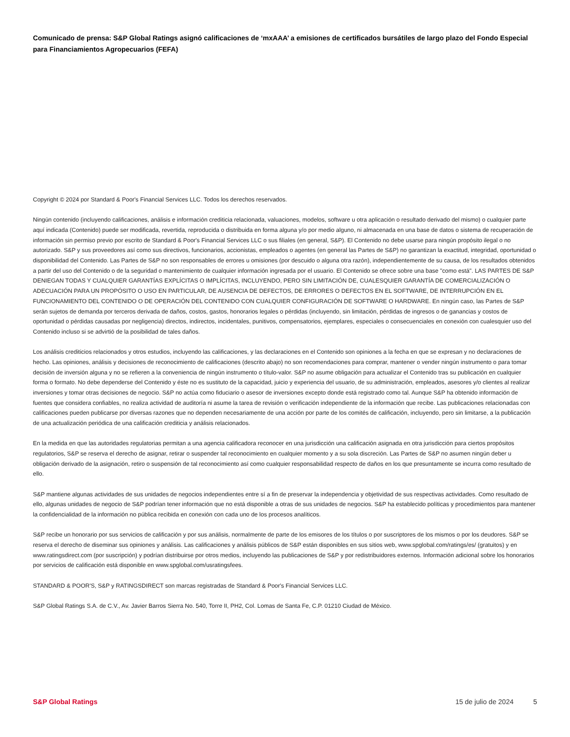Comunicado de prensa: S&P Global Ratings asignó calificaciones de ‘mxAAA’ a emisiones de certificados bursátiles de largo plazo del Fondo Especial para Financiamientos Agropecuarios (FEFA)
Copyright © 2024 por Standard & Poor's Financial Services LLC. Todos los derechos reservados.
Ningún contenido (incluyendo calificaciones, análisis e información crediticia relacionada, valuaciones, modelos, software u otra aplicación o resultado derivado del mismo) o cualquier parte aquí indicada (Contenido) puede ser modificada, revertida, reproducida o distribuida en forma alguna y/o por medio alguno, ni almacenada en una base de datos o sistema de recuperación de información sin permiso previo por escrito de Standard & Poor's Financial Services LLC o sus filiales (en general, S&P). El Contenido no debe usarse para ningún propósito ilegal o no autorizado. S&P y sus proveedores así como sus directivos, funcionarios, accionistas, empleados o agentes (en general las Partes de S&P) no garantizan la exactitud, integridad, oportunidad o disponibilidad del Contenido. Las Partes de S&P no son responsables de errores u omisiones (por descuido o alguna otra razón), independientemente de su causa, de los resultados obtenidos a partir del uso del Contenido o de la seguridad o mantenimiento de cualquier información ingresada por el usuario. El Contenido se ofrece sobre una base "como está". LAS PARTES DE S&P DENIEGAN TODAS Y CUALQUIER GARANTÍAS EXPLÍCITAS O IMPLÍCITAS, INCLUYENDO, PERO SIN LIMITACIÓN DE, CUALESQUIER GARANTÍA DE COMERCIALIZACIÓN O ADECUACIÓN PARA UN PROPÓSITO O USO EN PARTICULAR, DE AUSENCIA DE DEFECTOS, DE ERRORES O DEFECTOS EN EL SOFTWARE, DE INTERRUPCIÓN EN EL FUNCIONAMIENTO DEL CONTENIDO O DE OPERACIÓN DEL CONTENIDO CON CUALQUIER CONFIGURACIÓN DE SOFTWARE O HARDWARE. En ningún caso, las Partes de S&P serán sujetos de demanda por terceros derivada de daños, costos, gastos, honorarios legales o pérdidas (incluyendo, sin limitación, pérdidas de ingresos o de ganancias y costos de oportunidad o pérdidas causadas por negligencia) directos, indirectos, incidentales, punitivos, compensatorios, ejemplares, especiales o consecuenciales en conexión con cualesquier uso del Contenido incluso si se advirtió de la posibilidad de tales daños.
Los análisis crediticios relacionados y otros estudios, incluyendo las calificaciones, y las declaraciones en el Contenido son opiniones a la fecha en que se expresan y no declaraciones de hecho. Las opiniones, análisis y decisiones de reconocimiento de calificaciones (descrito abajo) no son recomendaciones para comprar, mantener o vender ningún instrumento o para tomar decisión de inversión alguna y no se refieren a la conveniencia de ningún instrumento o título-valor. S&P no asume obligación para actualizar el Contenido tras su publicación en cualquier forma o formato. No debe dependerse del Contenido y éste no es sustituto de la capacidad, juicio y experiencia del usuario, de su administración, empleados, asesores y/o clientes al realizar inversiones y tomar otras decisiones de negocio. S&P no actúa como fiduciario o asesor de inversiones excepto donde está registrado como tal. Aunque S&P ha obtenido información de fuentes que considera confiables, no realiza actividad de auditoría ni asume la tarea de revisión o verificación independiente de la información que recibe. Las publicaciones relacionadas con calificaciones pueden publicarse por diversas razones que no dependen necesariamente de una acción por parte de los comités de calificación, incluyendo, pero sin limitarse, a la publicación de una actualización periódica de una calificación crediticia y análisis relacionados.
En la medida en que las autoridades regulatorias permitan a una agencia calificadora reconocer en una jurisdicción una calificación asignada en otra jurisdicción para ciertos propósitos regulatorios, S&P se reserva el derecho de asignar, retirar o suspender tal reconocimiento en cualquier momento y a su sola discreción. Las Partes de S&P no asumen ningún deber u obligación derivado de la asignación, retiro o suspensión de tal reconocimiento así como cualquier responsabilidad respecto de daños en los que presuntamente se incurra como resultado de ello.
S&P mantiene algunas actividades de sus unidades de negocios independientes entre sí a fin de preservar la independencia y objetividad de sus respectivas actividades. Como resultado de ello, algunas unidades de negocio de S&P podrían tener información que no está disponible a otras de sus unidades de negocios. S&P ha establecido políticas y procedimientos para mantener la confidencialidad de la información no pública recibida en conexión con cada uno de los procesos analíticos.
S&P recibe un honorario por sus servicios de calificación y por sus análisis, normalmente de parte de los emisores de los títulos o por suscriptores de los mismos o por los deudores. S&P se reserva el derecho de diseminar sus opiniones y análisis. Las calificaciones y análisis públicos de S&P están disponibles en sus sitios web, www.spglobal.com/ratings/es/ (gratuitos) y en www.ratingsdirect.com (por suscripción) y podrían distribuirse por otros medios, incluyendo las publicaciones de S&P y por redistribuidores externos. Información adicional sobre los honorarios por servicios de calificación está disponible en www.spglobal.com/usratingsfees.
STANDARD & POOR'S, S&P y RATINGSDIRECT son marcas registradas de Standard & Poor's Financial Services LLC.
S&P Global Ratings S.A. de C.V., Av. Javier Barros Sierra No. 540, Torre II, PH2, Col. Lomas de Santa Fe, C.P. 01210 Ciudad de México.
S&P Global Ratings 15 de julio de 2024 5